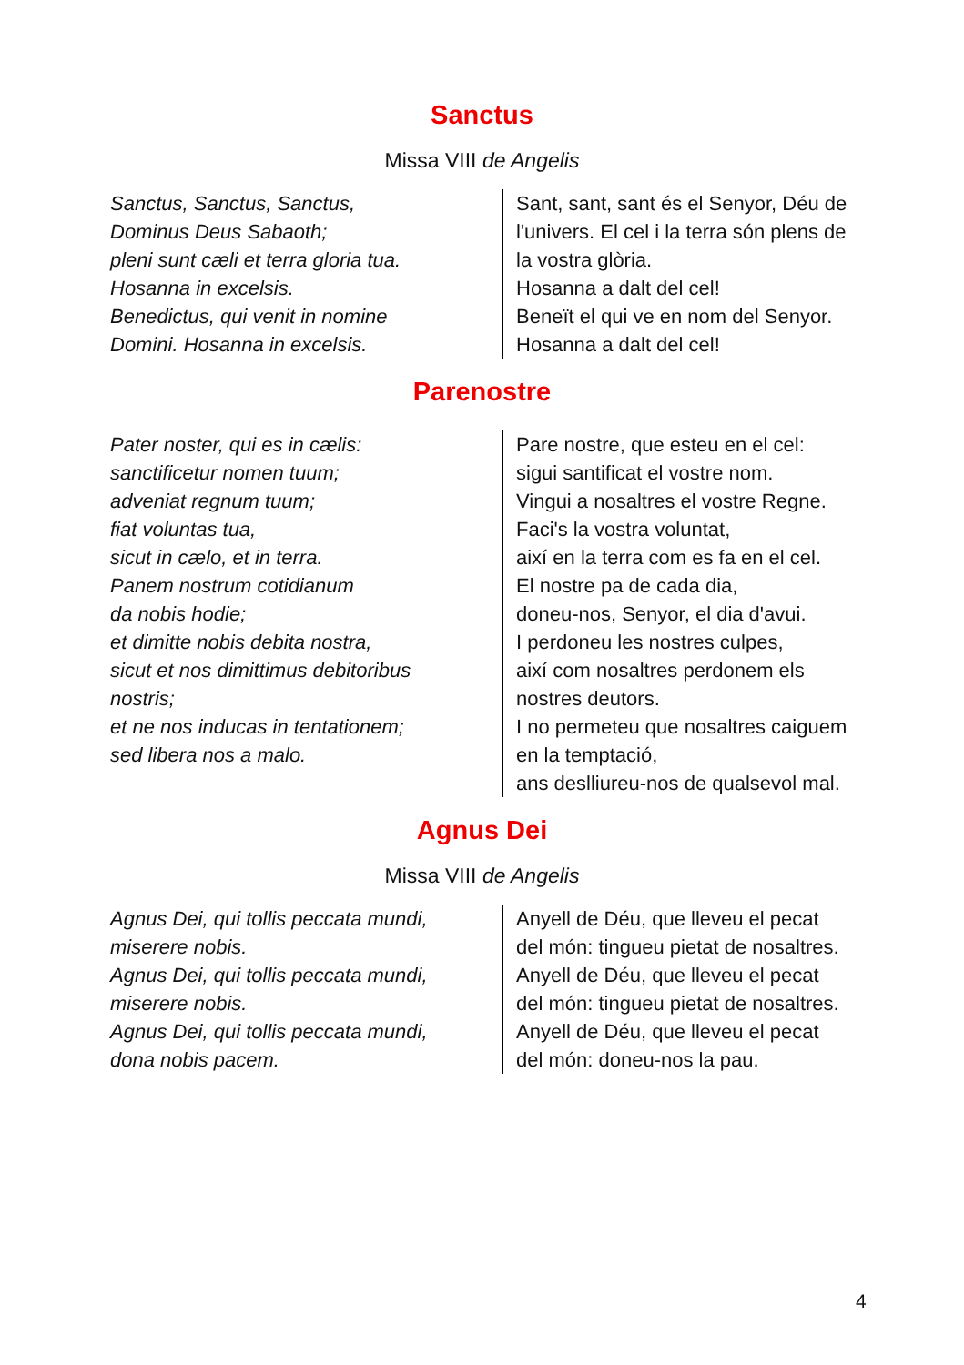Sanctus
Missa VIII de Angelis
Sanctus, Sanctus, Sanctus,
Dominus Deus Sabaoth;
pleni sunt cæli et terra gloria tua.
Hosanna in excelsis.
Benedictus, qui venit in nomine
Domini. Hosanna in excelsis.
Sant, sant, sant és el Senyor, Déu de
l'univers. El cel i la terra són plens de
la vostra glòria.
Hosanna a dalt del cel!
Beneït el qui ve en nom del Senyor.
Hosanna a dalt del cel!
Parenostre
Pater noster, qui es in cælis:
sanctificetur nomen tuum;
adveniat regnum tuum;
fiat voluntas tua,
sicut in cælo, et in terra.
Panem nostrum cotidianum
da nobis hodie;
et dimitte nobis debita nostra,
sicut et nos dimittimus debitoribus
nostris;
et ne nos inducas in tentationem;
sed libera nos a malo.
Pare nostre, que esteu en el cel:
sigui santificat el vostre nom.
Vingui a nosaltres el vostre Regne.
Faci's la vostra voluntat,
així en la terra com es fa en el cel.
El nostre pa de cada dia,
doneu-nos, Senyor, el dia d'avui.
I perdoneu les nostres culpes,
així com nosaltres perdonem els
nostres deutors.
I no permeteu que nosaltres caiguem
en la temptació,
ans deslliureu-nos de qualsevol mal.
Agnus Dei
Missa VIII de Angelis
Agnus Dei, qui tollis peccata mundi,
miserere nobis.
Agnus Dei, qui tollis peccata mundi,
miserere nobis.
Agnus Dei, qui tollis peccata mundi,
dona nobis pacem.
Anyell de Déu, que lleveu el pecat
del món: tingueu pietat de nosaltres.
Anyell de Déu, que lleveu el pecat
del món: tingueu pietat de nosaltres.
Anyell de Déu, que lleveu el pecat
del món: doneu-nos la pau.
4